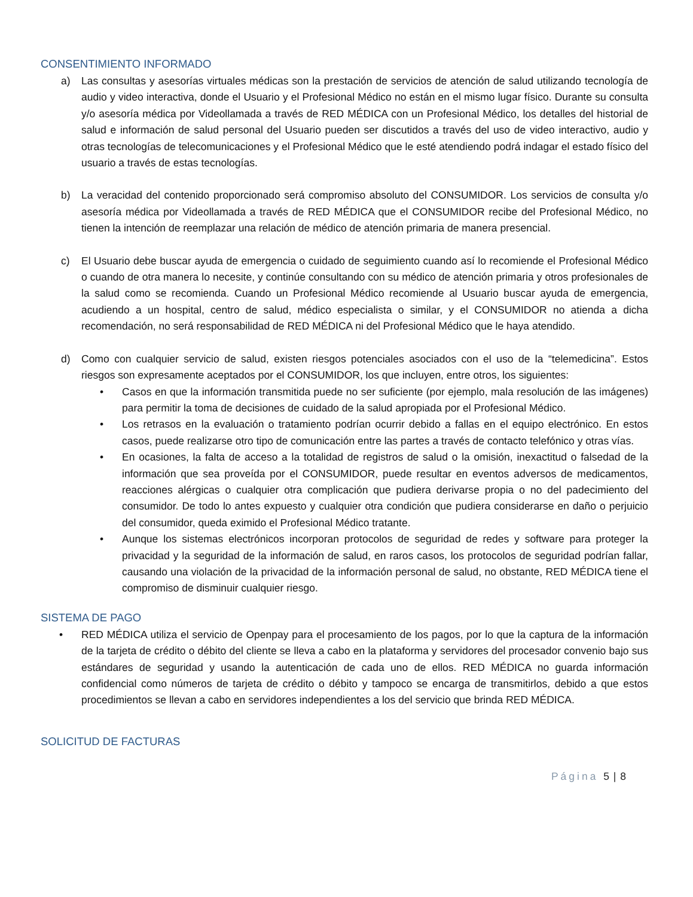CONSENTIMIENTO INFORMADO
a) Las consultas y asesorías virtuales médicas son la prestación de servicios de atención de salud utilizando tecnología de audio y video interactiva, donde el Usuario y el Profesional Médico no están en el mismo lugar físico. Durante su consulta y/o asesoría médica por Videollamada a través de RED MÉDICA con un Profesional Médico, los detalles del historial de salud e información de salud personal del Usuario pueden ser discutidos a través del uso de video interactivo, audio y otras tecnologías de telecomunicaciones y el Profesional Médico que le esté atendiendo podrá indagar el estado físico del usuario a través de estas tecnologías.
b) La veracidad del contenido proporcionado será compromiso absoluto del CONSUMIDOR. Los servicios de consulta y/o asesoría médica por Videollamada a través de RED MÉDICA que el CONSUMIDOR recibe del Profesional Médico, no tienen la intención de reemplazar una relación de médico de atención primaria de manera presencial.
c) El Usuario debe buscar ayuda de emergencia o cuidado de seguimiento cuando así lo recomiende el Profesional Médico o cuando de otra manera lo necesite, y continúe consultando con su médico de atención primaria y otros profesionales de la salud como se recomienda. Cuando un Profesional Médico recomiende al Usuario buscar ayuda de emergencia, acudiendo a un hospital, centro de salud, médico especialista o similar, y el CONSUMIDOR no atienda a dicha recomendación, no será responsabilidad de RED MÉDICA ni del Profesional Médico que le haya atendido.
d) Como con cualquier servicio de salud, existen riesgos potenciales asociados con el uso de la “telemedicina”. Estos riesgos son expresamente aceptados por el CONSUMIDOR, los que incluyen, entre otros, los siguientes:
• Casos en que la información transmitida puede no ser suficiente (por ejemplo, mala resolución de las imágenes) para permitir la toma de decisiones de cuidado de la salud apropiada por el Profesional Médico.
• Los retrasos en la evaluación o tratamiento podrían ocurrir debido a fallas en el equipo electrónico. En estos casos, puede realizarse otro tipo de comunicación entre las partes a través de contacto telefónico y otras vías.
• En ocasiones, la falta de acceso a la totalidad de registros de salud o la omisión, inexactitud o falsedad de la información que sea proveída por el CONSUMIDOR, puede resultar en eventos adversos de medicamentos, reacciones alérgicas o cualquier otra complicación que pudiera derivarse propia o no del padecimiento del consumidor. De todo lo antes expuesto y cualquier otra condición que pudiera considerarse en daño o perjuicio del consumidor, queda eximido el Profesional Médico tratante.
• Aunque los sistemas electrónicos incorporan protocolos de seguridad de redes y software para proteger la privacidad y la seguridad de la información de salud, en raros casos, los protocolos de seguridad podrían fallar, causando una violación de la privacidad de la información personal de salud, no obstante, RED MÉDICA tiene el compromiso de disminuir cualquier riesgo.
SISTEMA DE PAGO
• RED MÉDICA utiliza el servicio de Openpay para el procesamiento de los pagos, por lo que la captura de la información de la tarjeta de crédito o débito del cliente se lleva a cabo en la plataforma y servidores del procesador convenio bajo sus estándares de seguridad y usando la autenticación de cada uno de ellos. RED MÉDICA no guarda información confidencial como números de tarjeta de crédito o débito y tampoco se encarga de transmitirlos, debido a que estos procedimientos se llevan a cabo en servidores independientes a los del servicio que brinda RED MÉDICA.
SOLICITUD DE FACTURAS
Página 5 | 8